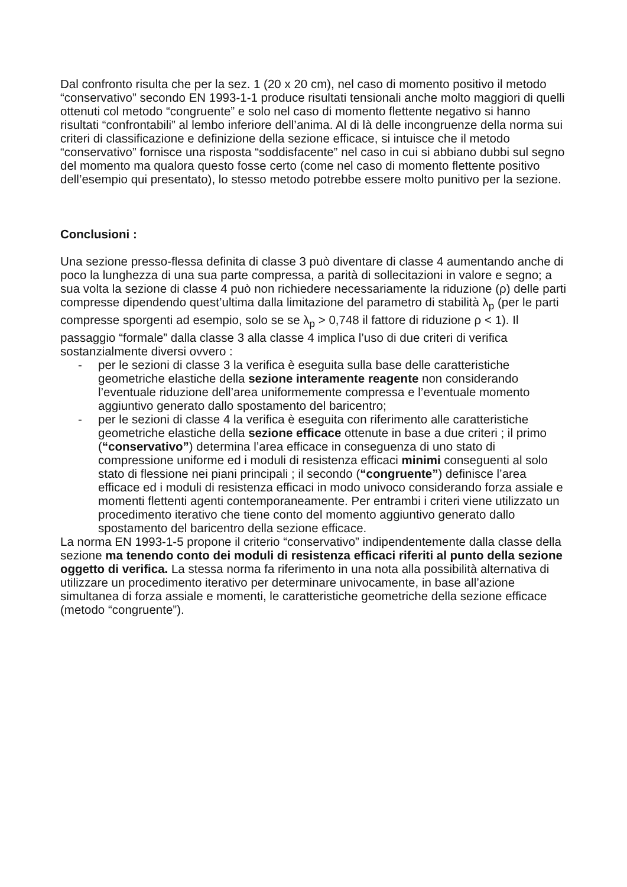Dal confronto risulta che per la sez. 1 (20 x 20 cm), nel caso di momento positivo il metodo “conservativo” secondo EN 1993-1-1 produce risultati tensionali anche molto maggiori di quelli ottenuti col metodo “congruente” e solo nel caso di momento flettente negativo si hanno risultati “confrontabili” al lembo inferiore dell’anima. Al di là delle incongruenze della norma sui criteri di classificazione e definizione della sezione efficace, si intuisce che il metodo “conservativo” fornisce una risposta “soddisfacente” nel caso in cui si abbiano dubbi sul segno del momento ma qualora questo fosse certo (come nel caso di momento flettente positivo dell’esempio qui presentato), lo stesso metodo potrebbe essere molto punitivo per la sezione.
Conclusioni :
Una sezione presso-flessa definita di classe 3 può diventare di classe 4 aumentando anche di poco la lunghezza di una sua parte compressa, a parità di sollecitazioni in valore e segno; a sua volta la sezione di classe 4 può non richiedere necessariamente la riduzione (ρ) delle parti compresse dipendendo quest’ultima dalla limitazione del parametro di stabilità λ<sub>p</sub> (per le parti compresse sporgenti ad esempio, solo se se λ<sub>p</sub> > 0,748 il fattore di riduzione ρ < 1). Il passaggio “formale” dalla classe 3 alla classe 4 implica l’uso di due criteri di verifica sostanzialmente diversi ovvero :
- per le sezioni di classe 3 la verifica è eseguita sulla base delle caratteristiche geometriche elastiche della sezione interamente reagente non considerando l’eventuale riduzione dell’area uniformemente compressa e l’eventuale momento aggiuntivo generato dallo spostamento del baricentro;
- per le sezioni di classe 4 la verifica è eseguita con riferimento alle caratteristiche geometriche elastiche della sezione efficace ottenute in base a due criteri ; il primo (“conservativo”) determina l’area efficace in conseguenza di uno stato di compressione uniforme ed i moduli di resistenza efficaci minimi conseguenti al solo stato di flessione nei piani principali ; il secondo (“congruente”) definisce l’area efficace ed i moduli di resistenza efficaci in modo univoco considerando forza assiale e momenti flettenti agenti contemporaneamente. Per entrambi i criteri viene utilizzato un procedimento iterativo che tiene conto del momento aggiuntivo generato dallo spostamento del baricentro della sezione efficace.
La norma EN 1993-1-5 propone il criterio “conservativo” indipendentemente dalla classe della sezione ma tenendo conto dei moduli di resistenza efficaci riferiti al punto della sezione oggetto di verifica. La stessa norma fa riferimento in una nota alla possibilità alternativa di utilizzare un procedimento iterativo per determinare univocamente, in base all’azione simultanea di forza assiale e momenti, le caratteristiche geometriche della sezione efficace (metodo “congruente”).